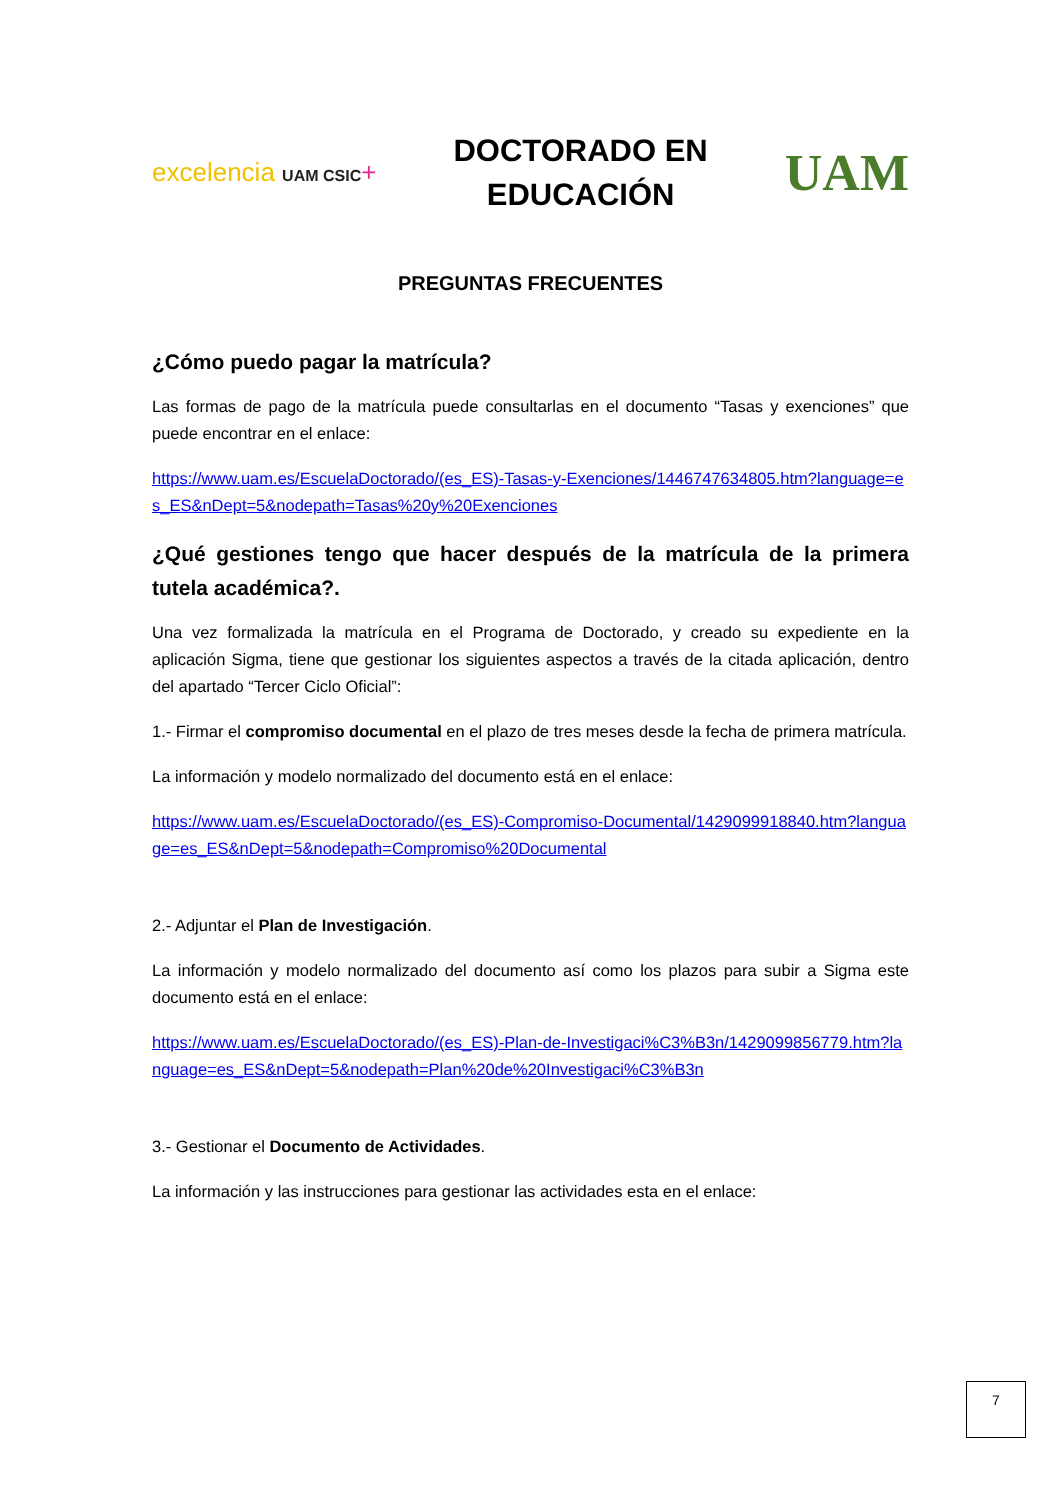excelencia UAM CSIC+
DOCTORADO EN
EDUCACIÓN
UAM
PREGUNTAS FRECUENTES
¿Cómo puedo pagar la matrícula?
Las formas de pago de la matrícula puede consultarlas en el documento “Tasas y exenciones” que puede encontrar en el enlace:
https://www.uam.es/EscuelaDoctorado/(es_ES)-Tasas-y-Exenciones/1446747634805.htm?language=es_ES&nDept=5&nodepath=Tasas%20y%20Exenciones
¿Qué gestiones tengo que hacer después de la matrícula de la primera tutela académica?.
Una vez formalizada la matrícula en el Programa de Doctorado, y creado su expediente en la aplicación Sigma, tiene que gestionar los siguientes aspectos a través de la citada aplicación, dentro del apartado “Tercer Ciclo Oficial”:
1.- Firmar el compromiso documental en el plazo de tres meses desde la fecha de primera matrícula.
La información y modelo normalizado del documento está en el enlace:
https://www.uam.es/EscuelaDoctorado/(es_ES)-Compromiso-Documental/1429099918840.htm?language=es_ES&nDept=5&nodepath=Compromiso%20Documental
2.- Adjuntar el Plan de Investigación.
La información y modelo normalizado del documento así como los plazos para subir a Sigma este documento está en el enlace:
https://www.uam.es/EscuelaDoctorado/(es_ES)-Plan-de-Investigaci%C3%B3n/1429099856779.htm?language=es_ES&nDept=5&nodepath=Plan%20de%20Investigaci%C3%B3n
3.- Gestionar el Documento de Actividades.
La información y las instrucciones para gestionar las actividades esta en el enlace:
7